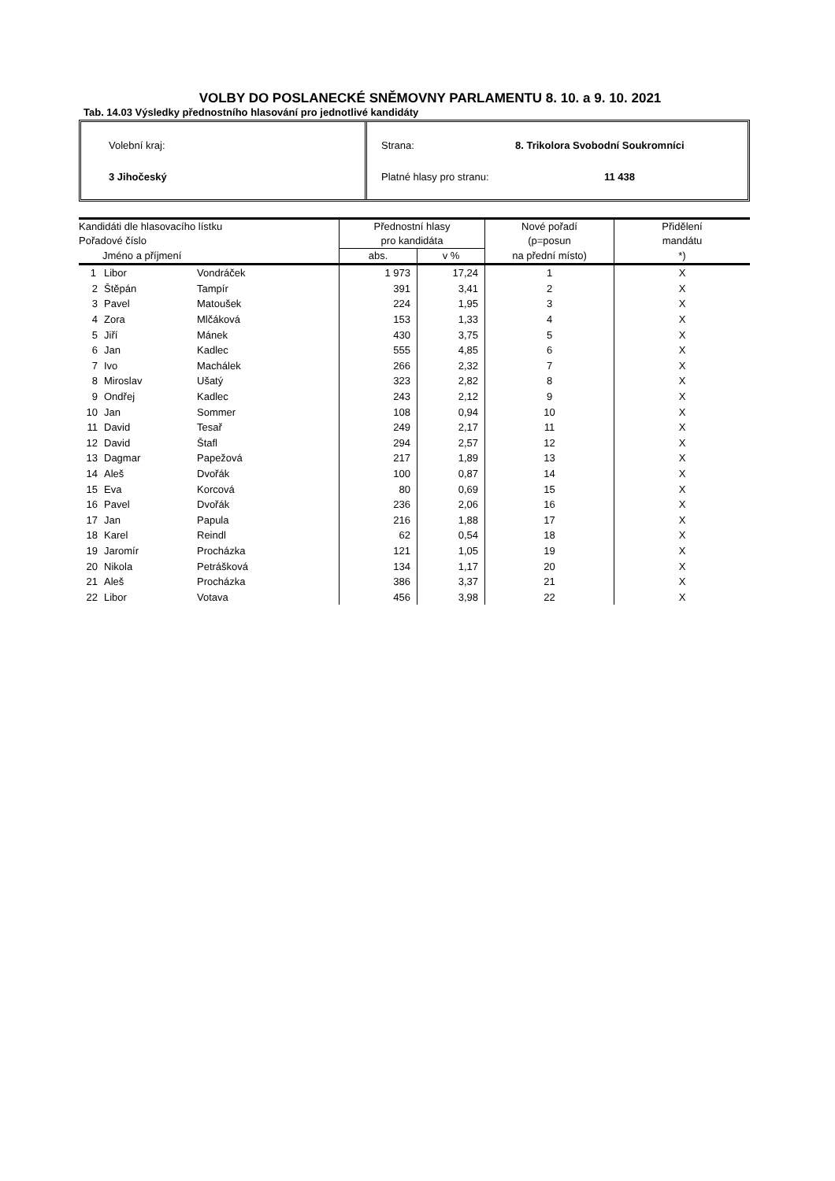VOLBY DO POSLANECKÉ SNĚMOVNY PARLAMENTU 8. 10. a 9. 10. 2021
Tab. 14.03 Výsledky přednostního hlasování pro jednotlivé kandidáty
Volební kraj:
3 Jihočeský
Strana: 8. Trikolora Svobodní Soukromníci
Platné hlasy pro stranu: 11 438
| Kandidáti dle hlasovacího lístku | | | Přednostní hlasy | | Nové pořadí | Přidělení |
| --- | --- | --- | --- | --- | --- | --- |
| Pořadové číslo | | | pro kandidáta | | (p=posun | mandátu |
| Jméno a příjmení | | | abs. | v % | na přední místo) | *) |
| 1 | Libor | Vondráček | 1 973 | 17,24 | 1 | X |
| 2 | Štěpán | Tampír | 391 | 3,41 | 2 | X |
| 3 | Pavel | Matoušek | 224 | 1,95 | 3 | X |
| 4 | Zora | Mlčáková | 153 | 1,33 | 4 | X |
| 5 | Jiří | Mánek | 430 | 3,75 | 5 | X |
| 6 | Jan | Kadlec | 555 | 4,85 | 6 | X |
| 7 | Ivo | Machálek | 266 | 2,32 | 7 | X |
| 8 | Miroslav | Ušatý | 323 | 2,82 | 8 | X |
| 9 | Ondřej | Kadlec | 243 | 2,12 | 9 | X |
| 10 | Jan | Sommer | 108 | 0,94 | 10 | X |
| 11 | David | Tesař | 249 | 2,17 | 11 | X |
| 12 | David | Štafl | 294 | 2,57 | 12 | X |
| 13 | Dagmar | Papežová | 217 | 1,89 | 13 | X |
| 14 | Aleš | Dvořák | 100 | 0,87 | 14 | X |
| 15 | Eva | Korcová | 80 | 0,69 | 15 | X |
| 16 | Pavel | Dvořák | 236 | 2,06 | 16 | X |
| 17 | Jan | Papula | 216 | 1,88 | 17 | X |
| 18 | Karel | Reindl | 62 | 0,54 | 18 | X |
| 19 | Jaromír | Procházka | 121 | 1,05 | 19 | X |
| 20 | Nikola | Petrášková | 134 | 1,17 | 20 | X |
| 21 | Aleš | Procházka | 386 | 3,37 | 21 | X |
| 22 | Libor | Votava | 456 | 3,98 | 22 | X |